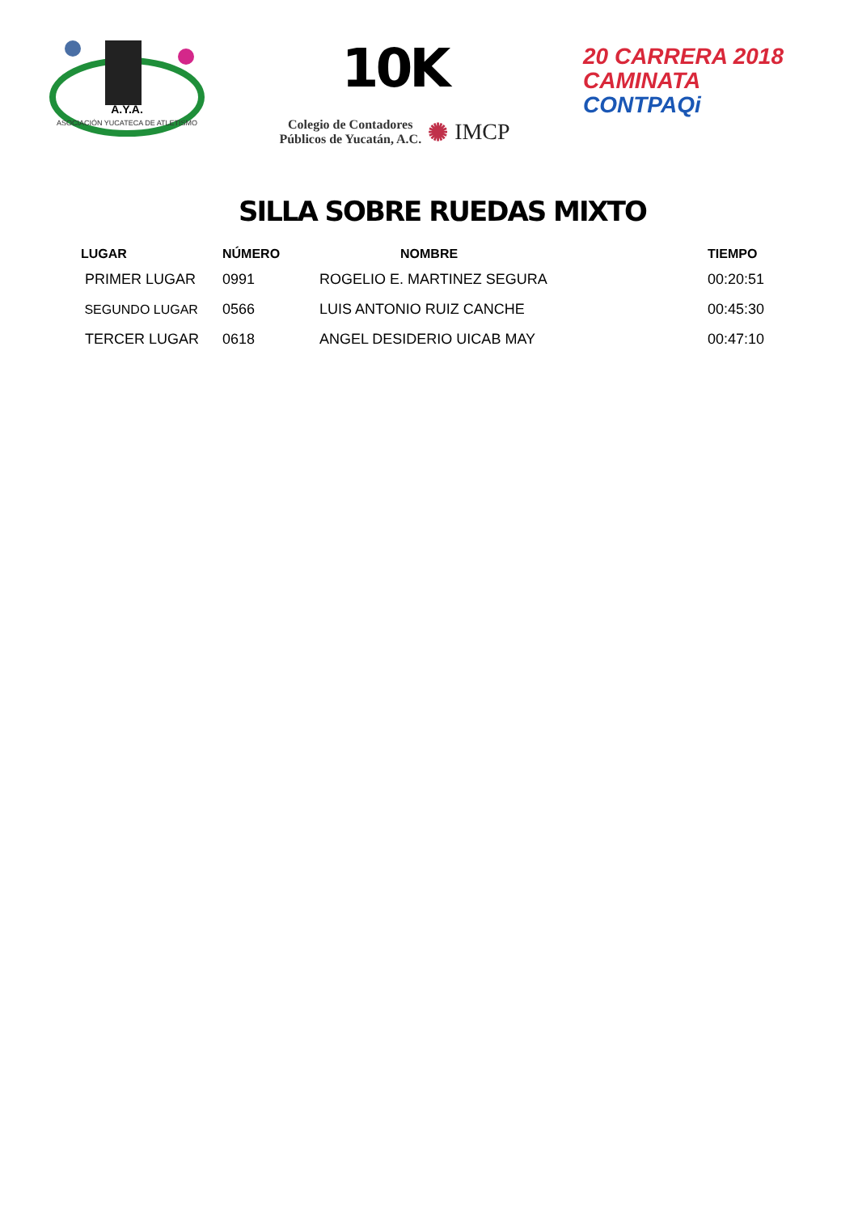ASOCIACIÓN YUCATECA DE ATLETISMO
A.Y.A.
10K
Colegio de Contadores
Públicos de Yucatán, A.C. ✺ IMCP
20 CARRERA 2018
CAMINATA
CONTPAQi
SILLA SOBRE RUEDAS MIXTO
| LUGAR | NÚMERO | NOMBRE | TIEMPO |
| --- | --- | --- | --- |
| PRIMER LUGAR | 0991 | ROGELIO E. MARTINEZ SEGURA | 00:20:51 |
| SEGUNDO LUGAR | 0566 | LUIS ANTONIO RUIZ CANCHE | 00:45:30 |
| TERCER LUGAR | 0618 | ANGEL DESIDERIO UICAB MAY | 00:47:10 |